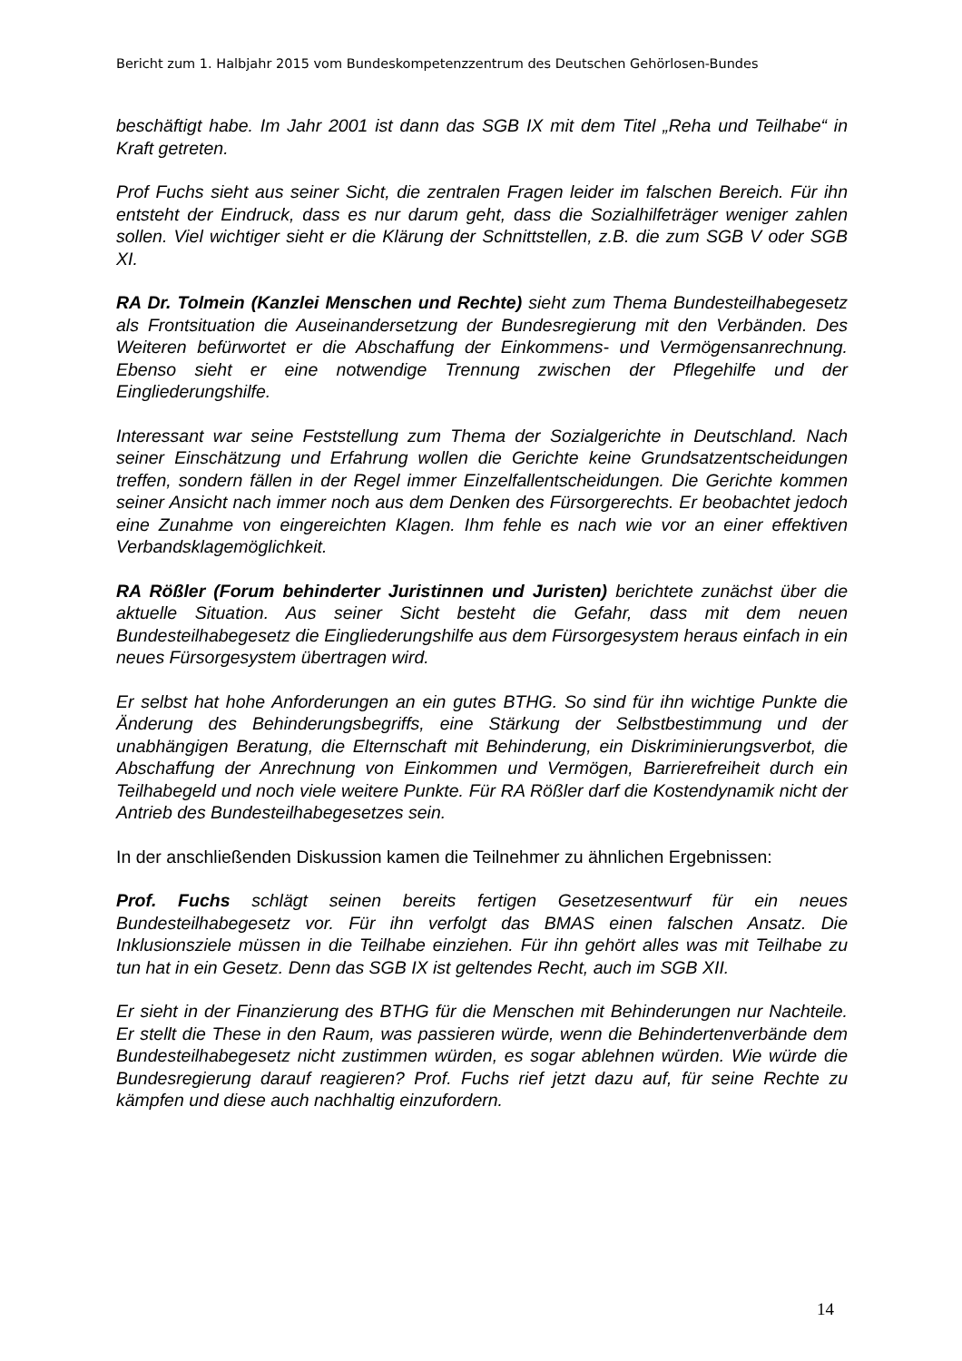Bericht zum 1. Halbjahr 2015 vom Bundeskompetenzzentrum des Deutschen Gehörlosen-Bundes
beschäftigt habe. Im Jahr 2001 ist dann das SGB IX mit dem Titel „Reha und Teilhabe“ in Kraft getreten.
Prof Fuchs sieht aus seiner Sicht, die zentralen Fragen leider im falschen Bereich. Für ihn entsteht der Eindruck, dass es nur darum geht, dass die Sozialhilfeträger weniger zahlen sollen. Viel wichtiger sieht er die Klärung der Schnittstellen, z.B. die zum SGB V oder SGB XI.
RA Dr. Tolmein (Kanzlei Menschen und Rechte) sieht zum Thema Bundesteilhabegesetz als Frontsituation die Auseinandersetzung der Bundesregierung mit den Verbänden. Des Weiteren befürwortet er die Abschaffung der Einkommens- und Vermögensanrechnung. Ebenso sieht er eine notwendige Trennung zwischen der Pflegehilfe und der Eingliederungshilfe.
Interessant war seine Feststellung zum Thema der Sozialgerichte in Deutschland. Nach seiner Einschätzung und Erfahrung wollen die Gerichte keine Grundsatzentscheidungen treffen, sondern fällen in der Regel immer Einzelfallentscheidungen. Die Gerichte kommen seiner Ansicht nach immer noch aus dem Denken des Fürsorgerechts. Er beobachtet jedoch eine Zunahme von eingereichten Klagen. Ihm fehle es nach wie vor an einer effektiven Verbandsklagemöglichkeit.
RA Rößler (Forum behinderter Juristinnen und Juristen) berichtete zunächst über die aktuelle Situation. Aus seiner Sicht besteht die Gefahr, dass mit dem neuen Bundesteilhabegesetz die Eingliederungshilfe aus dem Fürsorgesystem heraus einfach in ein neues Fürsorgesystem übertragen wird.
Er selbst hat hohe Anforderungen an ein gutes BTHG. So sind für ihn wichtige Punkte die Änderung des Behinderungsbegriffs, eine Stärkung der Selbstbestimmung und der unabhängigen Beratung, die Elternschaft mit Behinderung, ein Diskriminierungsverbot, die Abschaffung der Anrechnung von Einkommen und Vermögen, Barrierefreiheit durch ein Teilhabegeld und noch viele weitere Punkte. Für RA Rößler darf die Kostendynamik nicht der Antrieb des Bundesteilhabegesetzes sein.
In der anschließenden Diskussion kamen die Teilnehmer zu ähnlichen Ergebnissen:
Prof. Fuchs schlägt seinen bereits fertigen Gesetzesentwurf für ein neues Bundesteilhabegesetz vor. Für ihn verfolgt das BMAS einen falschen Ansatz. Die Inklusionsziele müssen in die Teilhabe einziehen. Für ihn gehört alles was mit Teilhabe zu tun hat in ein Gesetz. Denn das SGB IX ist geltendes Recht, auch im SGB XII.
Er sieht in der Finanzierung des BTHG für die Menschen mit Behinderungen nur Nachteile. Er stellt die These in den Raum, was passieren würde, wenn die Behindertenverbände dem Bundesteilhabegesetz nicht zustimmen würden, es sogar ablehnen würden. Wie würde die Bundesregierung darauf reagieren? Prof. Fuchs rief jetzt dazu auf, für seine Rechte zu kämpfen und diese auch nachhaltig einzufordern.
14